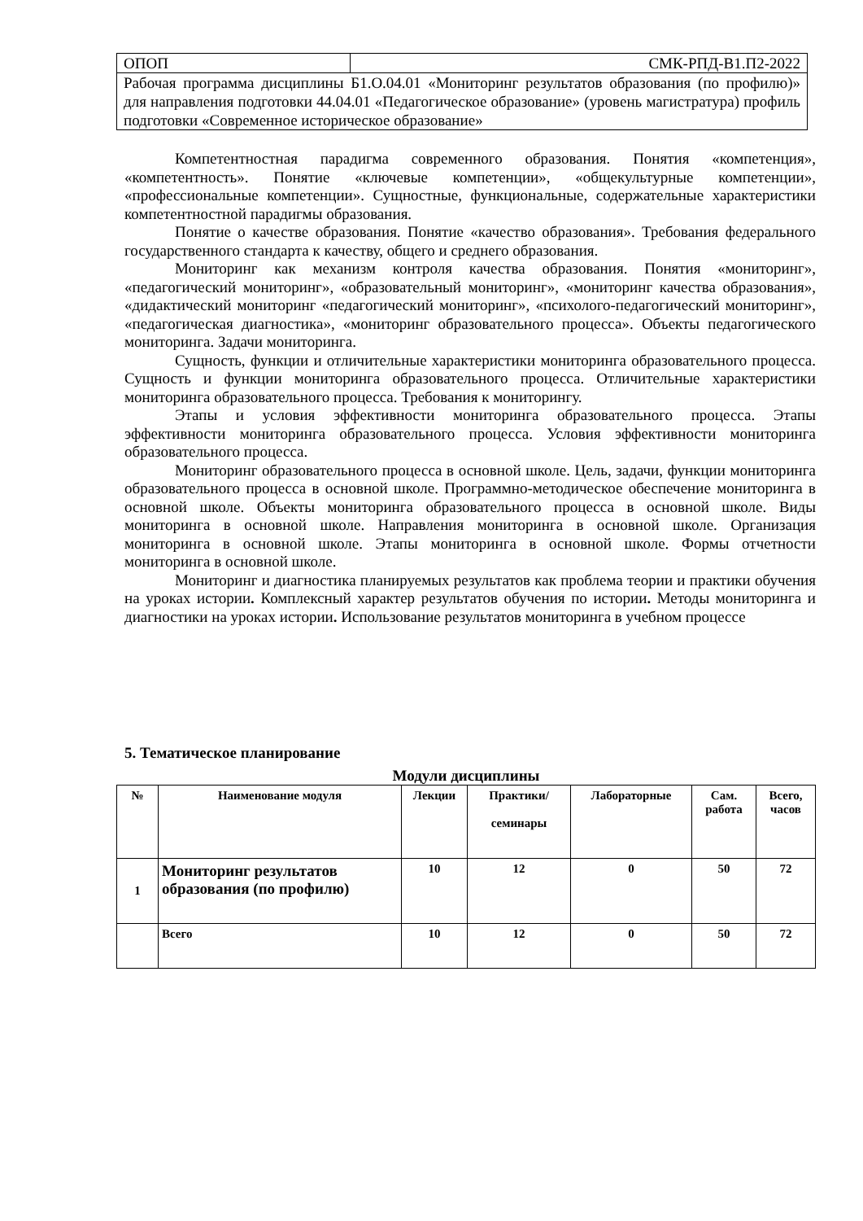| ОПОП | СМК-РПД-В1.П2-2022 |
| Рабочая программа дисциплины Б1.О.04.01 «Мониторинг результатов образования (по профилю)» для направления подготовки 44.04.01 «Педагогическое образование» (уровень магистратура) профиль подготовки «Современное историческое образование» | |
Компетентностная парадигма современного образования. Понятия «компетенция», «компетентность». Понятие «ключевые компетенции», «общекультурные компетенции», «профессиональные компетенции». Сущностные, функциональные, содержательные характеристики компетентностной парадигмы образования.
Понятие о качестве образования. Понятие «качество образования». Требования федерального государственного стандарта к качеству, общего и среднего образования.
Мониторинг как механизм контроля качества образования. Понятия «мониторинг», «педагогический мониторинг», «образовательный мониторинг», «мониторинг качества образования», «дидактический мониторинг «педагогический мониторинг», «психолого-педагогический мониторинг», «педагогическая диагностика», «мониторинг образовательного процесса». Объекты педагогического мониторинга. Задачи мониторинга.
Сущность, функции и отличительные характеристики мониторинга образовательного процесса. Сущность и функции мониторинга образовательного процесса. Отличительные характеристики мониторинга образовательного процесса. Требования к мониторингу.
Этапы и условия эффективности мониторинга образовательного процесса. Этапы эффективности мониторинга образовательного процесса. Условия эффективности мониторинга образовательного процесса.
Мониторинг образовательного процесса в основной школе. Цель, задачи, функции мониторинга образовательного процесса в основной школе. Программно-методическое обеспечение мониторинга в основной школе. Объекты мониторинга образовательного процесса в основной школе. Виды мониторинга в основной школе. Направления мониторинга в основной школе. Организация мониторинга в основной школе. Этапы мониторинга в основной школе. Формы отчетности мониторинга в основной школе.
Мониторинг и диагностика планируемых результатов как проблема теории и практики обучения на уроках истории. Комплексный характер результатов обучения по истории. Методы мониторинга и диагностики на уроках истории. Использование результатов мониторинга в учебном процессе
5. Тематическое планирование
Модули дисциплины
| № | Наименование модуля | Лекции | Практики/ семинары | Лабораторные | Сам. работа | Всего, часов |
| --- | --- | --- | --- | --- | --- | --- |
| 1 | Мониторинг результатов образования (по профилю) | 10 | 12 | 0 | 50 | 72 |
| | Всего | 10 | 12 | 0 | 50 | 72 |